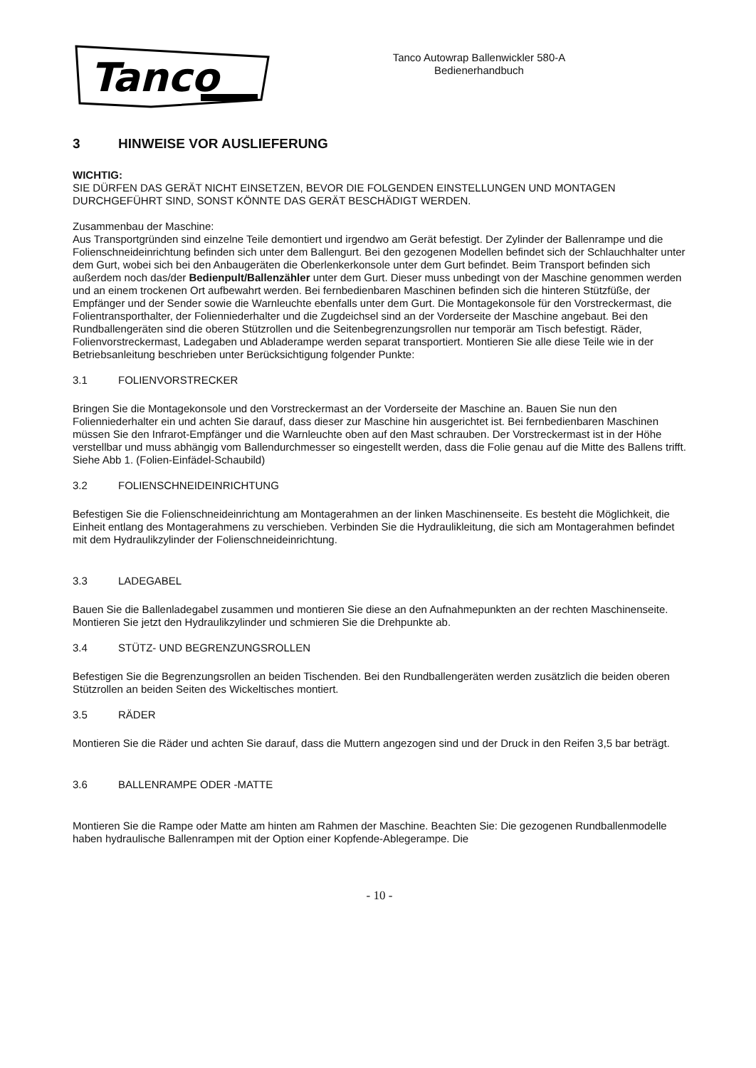Tanco
Tanco Autowrap Ballenwickler 580-A
Bedienerhandbuch
3 HINWEISE VOR AUSLIEFERUNG
WICHTIG:
SIE DÜRFEN DAS GERÄT NICHT EINSETZEN, BEVOR DIE FOLGENDEN EINSTELLUNGEN UND MONTAGEN DURCHGEFÜHRT SIND, SONST KÖNNTE DAS GERÄT BESCHÄDIGT WERDEN.
Zusammenbau der Maschine:
Aus Transportgründen sind einzelne Teile demontiert und irgendwo am Gerät befestigt. Der Zylinder der Ballenrampe und die Folienschneideinrichtung befinden sich unter dem Ballengurt. Bei den gezogenen Modellen befindet sich der Schlauchhalter unter dem Gurt, wobei sich bei den Anbaugeräten die Oberlenkerkonsole unter dem Gurt befindet. Beim Transport befinden sich außerdem noch das/der Bedienpult/Ballenzähler unter dem Gurt. Dieser muss unbedingt von der Maschine genommen werden und an einem trockenen Ort aufbewahrt werden. Bei fernbedienbaren Maschinen befinden sich die hinteren Stützfüße, der Empfänger und der Sender sowie die Warnleuchte ebenfalls unter dem Gurt. Die Montagekonsole für den Vorstreckermast, die Folientransporthalter, der Folienniederhalter und die Zugdeichsel sind an der Vorderseite der Maschine angebaut. Bei den Rundballengeräten sind die oberen Stützrollen und die Seitenbegrenzungsrollen nur temporär am Tisch befestigt. Räder, Folienvorstreckermast, Ladegaben und Abladerampe werden separat transportiert. Montieren Sie alle diese Teile wie in der Betriebsanleitung beschrieben unter Berücksichtigung folgender Punkte:
3.1 FOLIENVORSTRECKER
Bringen Sie die Montagekonsole und den Vorstreckermast an der Vorderseite der Maschine an. Bauen Sie nun den Folienniederhalter ein und achten Sie darauf, dass dieser zur Maschine hin ausgerichtet ist. Bei fernbedienbaren Maschinen müssen Sie den Infrarot-Empfänger und die Warnleuchte oben auf den Mast schrauben. Der Vorstreckermast ist in der Höhe verstellbar und muss abhängig vom Ballendurchmesser so eingestellt werden, dass die Folie genau auf die Mitte des Ballens trifft. Siehe Abb 1. (Folien-Einfädel-Schaubild)
3.2 FOLIENSCHNEIDEINRICHTUNG
Befestigen Sie die Folienschneideinrichtung am Montagerahmen an der linken Maschinenseite. Es besteht die Möglichkeit, die Einheit entlang des Montagerahmens zu verschieben. Verbinden Sie die Hydraulikleitung, die sich am Montagerahmen befindet mit dem Hydraulikzylinder der Folienschneideinrichtung.
3.3 LADEGABEL
Bauen Sie die Ballenladegabel zusammen und montieren Sie diese an den Aufnahmepunkten an der rechten Maschinenseite. Montieren Sie jetzt den Hydraulikzylinder und schmieren Sie die Drehpunkte ab.
3.4 STÜTZ- UND BEGRENZUNGSROLLEN
Befestigen Sie die Begrenzungsrollen an beiden Tischenden. Bei den Rundballengeräten werden zusätzlich die beiden oberen Stützrollen an beiden Seiten des Wickeltisches montiert.
3.5 RÄDER
Montieren Sie die Räder und achten Sie darauf, dass die Muttern angezogen sind und der Druck in den Reifen 3,5 bar beträgt.
3.6 BALLENRAMPE ODER -MATTE
Montieren Sie die Rampe oder Matte am hinten am Rahmen der Maschine. Beachten Sie: Die gezogenen Rundballenmodelle haben hydraulische Ballenrampen mit der Option einer Kopfende-Ablegerampe. Die
- 10 -